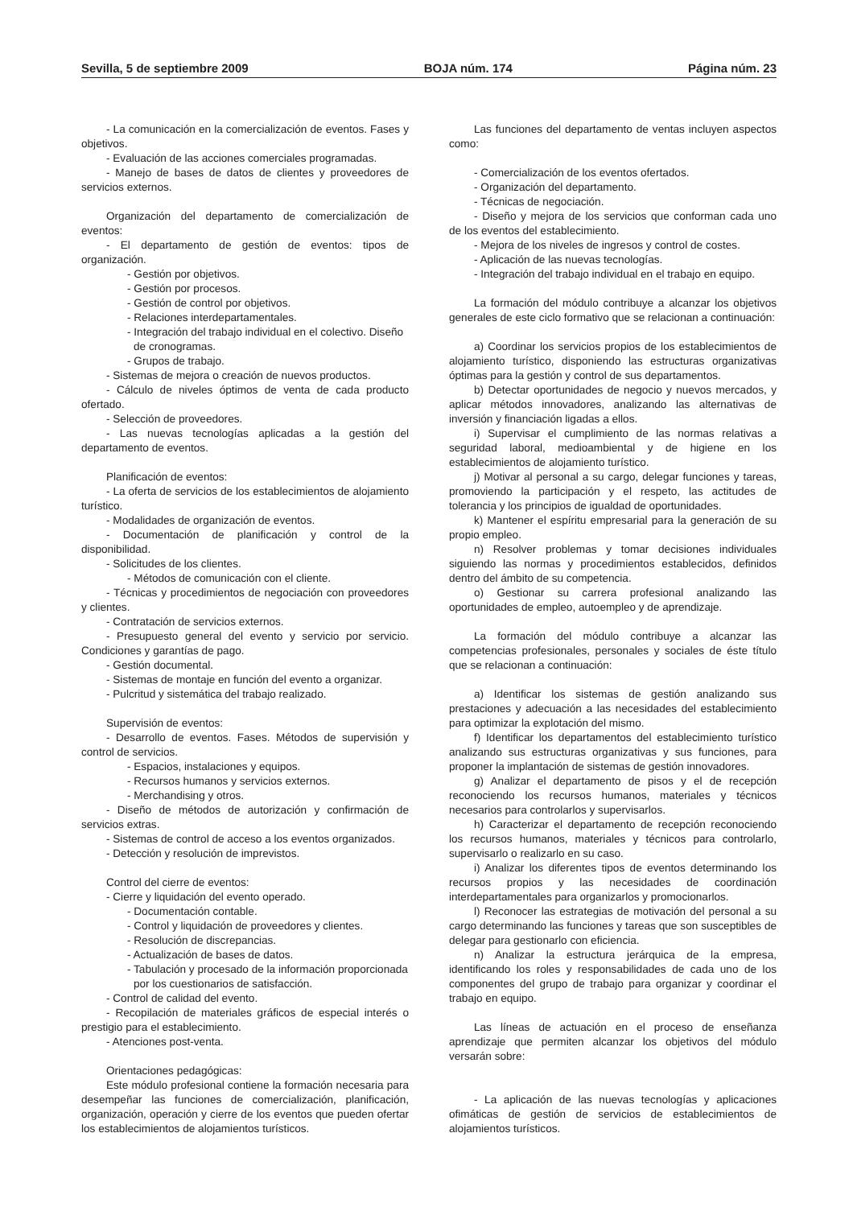Sevilla, 5 de septiembre 2009 BOJA núm. 174 Página núm. 23
- La comunicación en la comercialización de eventos. Fases y objetivos.
- Evaluación de las acciones comerciales programadas.
- Manejo de bases de datos de clientes y proveedores de servicios externos.
Organización del departamento de comercialización de eventos:
- El departamento de gestión de eventos: tipos de organización.
- Gestión por objetivos.
- Gestión por procesos.
- Gestión de control por objetivos.
- Relaciones interdepartamentales.
- Integración del trabajo individual en el colectivo. Diseño de cronogramas.
- Grupos de trabajo.
- Sistemas de mejora o creación de nuevos productos.
- Cálculo de niveles óptimos de venta de cada producto ofertado.
- Selección de proveedores.
- Las nuevas tecnologías aplicadas a la gestión del departamento de eventos.
Planificación de eventos:
- La oferta de servicios de los establecimientos de alojamiento turístico.
- Modalidades de organización de eventos.
- Documentación de planificación y control de la disponibilidad.
- Solicitudes de los clientes.
- Métodos de comunicación con el cliente.
- Técnicas y procedimientos de negociación con proveedores y clientes.
- Contratación de servicios externos.
- Presupuesto general del evento y servicio por servicio. Condiciones y garantías de pago.
- Gestión documental.
- Sistemas de montaje en función del evento a organizar.
- Pulcritud y sistemática del trabajo realizado.
Supervisión de eventos:
- Desarrollo de eventos. Fases. Métodos de supervisión y control de servicios.
- Espacios, instalaciones y equipos.
- Recursos humanos y servicios externos.
- Merchandising y otros.
- Diseño de métodos de autorización y confirmación de servicios extras.
- Sistemas de control de acceso a los eventos organizados.
- Detección y resolución de imprevistos.
Control del cierre de eventos:
- Cierre y liquidación del evento operado.
- Documentación contable.
- Control y liquidación de proveedores y clientes.
- Resolución de discrepancias.
- Actualización de bases de datos.
- Tabulación y procesado de la información proporcionada por los cuestionarios de satisfacción.
- Control de calidad del evento.
- Recopilación de materiales gráficos de especial interés o prestigio para el establecimiento.
- Atenciones post-venta.
Orientaciones pedagógicas:
Este módulo profesional contiene la formación necesaria para desempeñar las funciones de comercialización, planificación, organización, operación y cierre de los eventos que pueden ofertar los establecimientos de alojamientos turísticos.
Las funciones del departamento de ventas incluyen aspectos como:
- Comercialización de los eventos ofertados.
- Organización del departamento.
- Técnicas de negociación.
- Diseño y mejora de los servicios que conforman cada uno de los eventos del establecimiento.
- Mejora de los niveles de ingresos y control de costes.
- Aplicación de las nuevas tecnologías.
- Integración del trabajo individual en el trabajo en equipo.
La formación del módulo contribuye a alcanzar los objetivos generales de este ciclo formativo que se relacionan a continuación:
a) Coordinar los servicios propios de los establecimientos de alojamiento turístico, disponiendo las estructuras organizativas óptimas para la gestión y control de sus departamentos.
b) Detectar oportunidades de negocio y nuevos mercados, y aplicar métodos innovadores, analizando las alternativas de inversión y financiación ligadas a ellos.
i) Supervisar el cumplimiento de las normas relativas a seguridad laboral, medioambiental y de higiene en los establecimientos de alojamiento turístico.
j) Motivar al personal a su cargo, delegar funciones y tareas, promoviendo la participación y el respeto, las actitudes de tolerancia y los principios de igualdad de oportunidades.
k) Mantener el espíritu empresarial para la generación de su propio empleo.
n) Resolver problemas y tomar decisiones individuales siguiendo las normas y procedimientos establecidos, definidos dentro del ámbito de su competencia.
o) Gestionar su carrera profesional analizando las oportunidades de empleo, autoempleo y de aprendizaje.
La formación del módulo contribuye a alcanzar las competencias profesionales, personales y sociales de éste título que se relacionan a continuación:
a) Identificar los sistemas de gestión analizando sus prestaciones y adecuación a las necesidades del establecimiento para optimizar la explotación del mismo.
f) Identificar los departamentos del establecimiento turístico analizando sus estructuras organizativas y sus funciones, para proponer la implantación de sistemas de gestión innovadores.
g) Analizar el departamento de pisos y el de recepción reconociendo los recursos humanos, materiales y técnicos necesarios para controlarlos y supervisarlos.
h) Caracterizar el departamento de recepción reconociendo los recursos humanos, materiales y técnicos para controlarlo, supervisarlo o realizarlo en su caso.
i) Analizar los diferentes tipos de eventos determinando los recursos propios y las necesidades de coordinación interdepartamentales para organizarlos y promocionarlos.
l) Reconocer las estrategias de motivación del personal a su cargo determinando las funciones y tareas que son susceptibles de delegar para gestionarlo con eficiencia.
n) Analizar la estructura jerárquica de la empresa, identificando los roles y responsabilidades de cada uno de los componentes del grupo de trabajo para organizar y coordinar el trabajo en equipo.
Las líneas de actuación en el proceso de enseñanza aprendizaje que permiten alcanzar los objetivos del módulo versarán sobre:
- La aplicación de las nuevas tecnologías y aplicaciones ofimáticas de gestión de servicios de establecimientos de alojamientos turísticos.